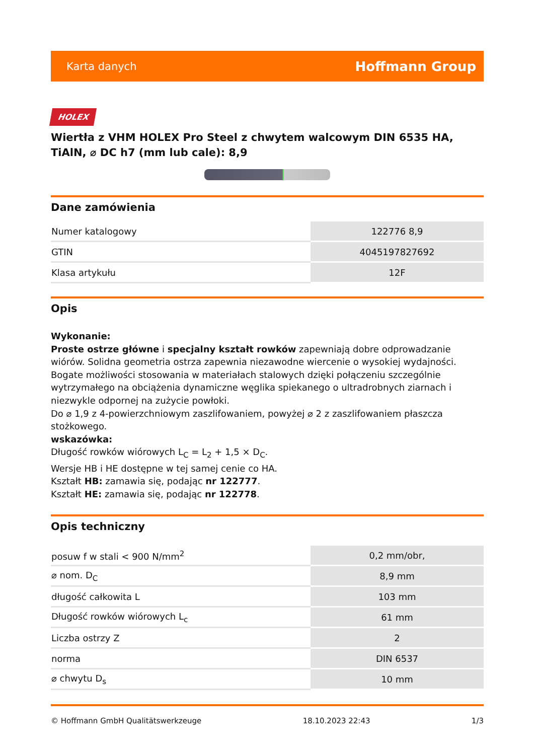Karta danych Hoffmann Group
HOLEX
Wiertła z VHM HOLEX Pro Steel z chwytem walcowym DIN 6535 HA, TiAlN, ⌀ DC h7 (mm lub cale): 8,9
Dane zamówienia
| Numer katalogowy | 122776 8,9 |
| GTIN | 4045197827692 |
| Klasa artykułu | 12F |
Opis
Wykonanie:
Proste ostrze główne i specjalny kształt rowków zapewniają dobre odprowadzanie wiórów. Solidna geometria ostrza zapewnia niezawodne wiercenie o wysokiej wydajności. Bogate możliwości stosowania w materiałach stalowych dzięki połączeniu szczególnie wytrzymałego na obciążenia dynamiczne węglika spiekanego o ultradrobnych ziarnach i niezwykle odpornej na zużycie powłoki.
Do ⌀ 1,9 z 4-powierzchniowym zaszlifowaniem, powyżej ⌀ 2 z zaszlifowaniem płaszcza stożkowego.
wskazówka:
Długość rowków wiórowych L<sub>C</sub> = L<sub>2</sub> + 1,5 × D<sub>C</sub>.
Wersje HB i HE dostępne w tej samej cenie co HA.
Kształt HB: zamawia się, podając nr 122777.
Kształt HE: zamawia się, podając nr 122778.
Opis techniczny
| posuw f w stali < 900 N/mm<sup>2</sup> | 0,2 mm/obr, |
| ⌀ nom. D<sub>C</sub> | 8,9 mm |
| długość całkowita L | 103 mm |
| Długość rowków wiórowych L<sub>c</sub> | 61 mm |
| Liczba ostrzy Z | 2 |
| norma | DIN 6537 |
| ⌀ chwytu D<sub>s</sub> | 10 mm |
© Hoffmann GmbH Qualitätswerkzeuge 18.10.2023 22:43 1/3